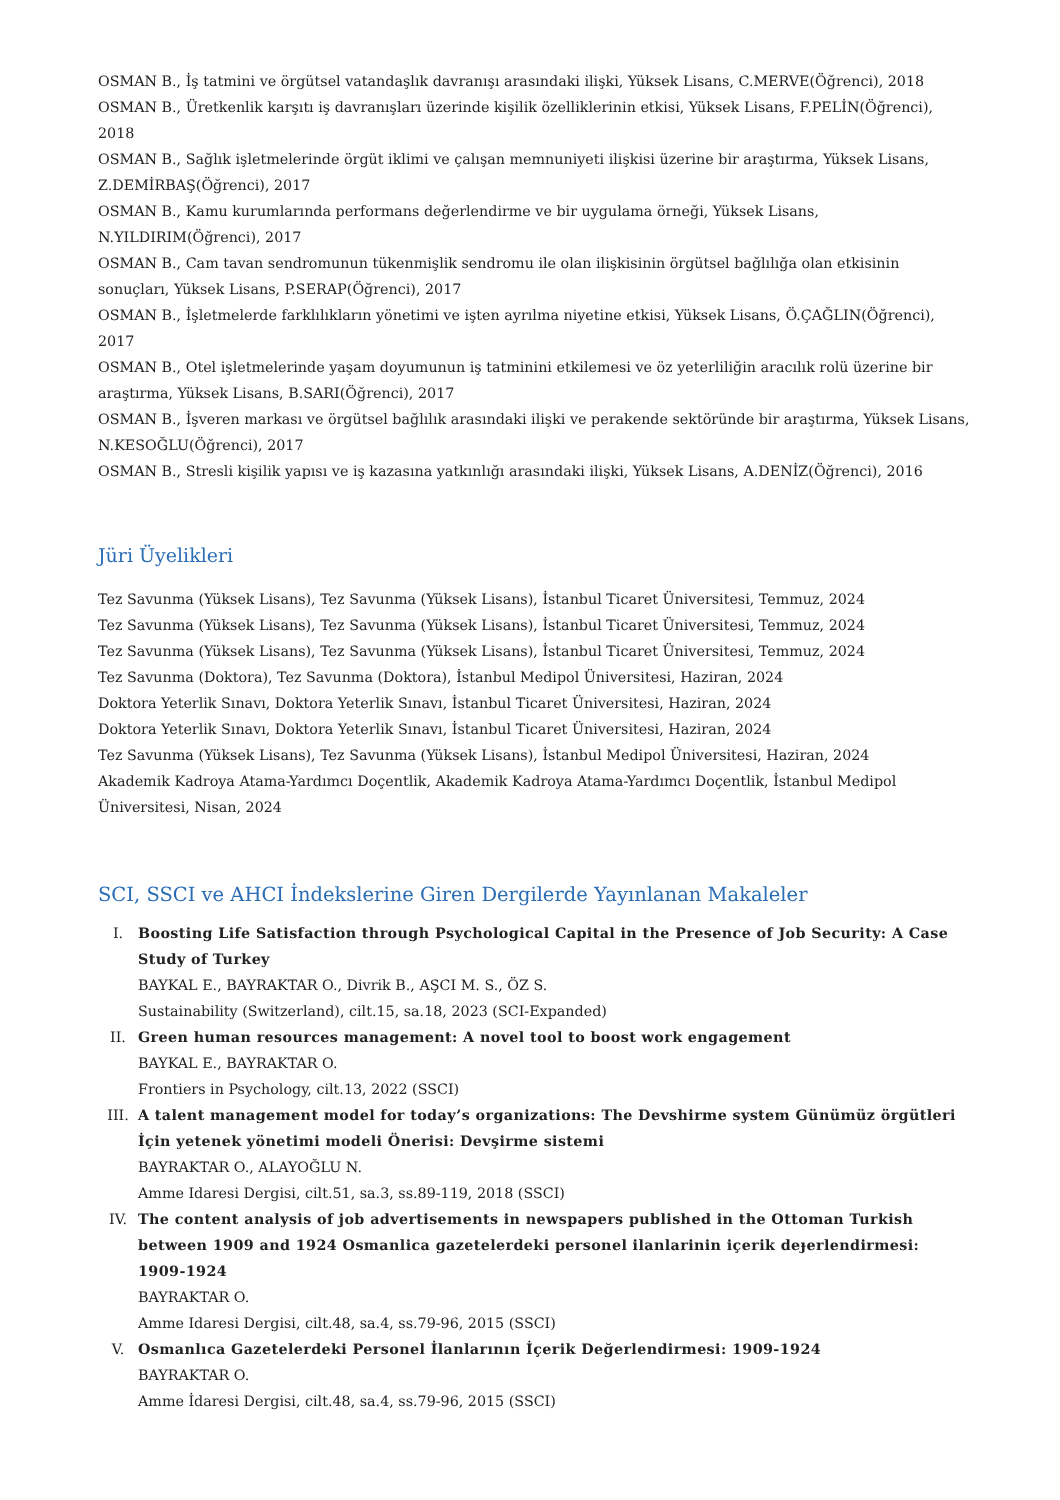OSMAN B., İş tatmini ve örgütsel vatandaşlık davranışı arasındaki ilişki, Yüksek Lisans, C.MERVE(Öğrenci), 2018
OSMAN B., Üretkenlik karşıtı iş davranışları üzerinde kişilik özelliklerinin etkisi, Yüksek Lisans, F.PELİN(Öğrenci), 2018
OSMAN B., Sağlık işletmelerinde örgüt iklimi ve çalışan memnuniyeti ilişkisi üzerine bir araştırma, Yüksek Lisans, Z.DEMİRBAŞ(Öğrenci), 2017
OSMAN B., Kamu kurumlarında performans değerlendirme ve bir uygulama örneği, Yüksek Lisans, N.YILDIRIM(Öğrenci), 2017
OSMAN B., Cam tavan sendromunun tükenmişlik sendromu ile olan ilişkisinin örgütsel bağlılığa olan etkisinin sonuçları, Yüksek Lisans, P.SERAP(Öğrenci), 2017
OSMAN B., İşletmelerde farklılıkların yönetimi ve işten ayrılma niyetine etkisi, Yüksek Lisans, Ö.ÇAĞLIN(Öğrenci), 2017
OSMAN B., Otel işletmelerinde yaşam doyumunun iş tatminini etkilemesi ve öz yeterliliğin aracılık rolü üzerine bir araştırma, Yüksek Lisans, B.SARI(Öğrenci), 2017
OSMAN B., İşveren markası ve örgütsel bağlılık arasındaki ilişki ve perakende sektöründe bir araştırma, Yüksek Lisans, N.KESOĞLU(Öğrenci), 2017
OSMAN B., Stresli kişilik yapısı ve iş kazasına yatkınlığı arasındaki ilişki, Yüksek Lisans, A.DENİZ(Öğrenci), 2016
Jüri Üyelikleri
Tez Savunma (Yüksek Lisans), Tez Savunma (Yüksek Lisans), İstanbul Ticaret Üniversitesi, Temmuz, 2024
Tez Savunma (Yüksek Lisans), Tez Savunma (Yüksek Lisans), İstanbul Ticaret Üniversitesi, Temmuz, 2024
Tez Savunma (Yüksek Lisans), Tez Savunma (Yüksek Lisans), İstanbul Ticaret Üniversitesi, Temmuz, 2024
Tez Savunma (Doktora), Tez Savunma (Doktora), İstanbul Medipol Üniversitesi, Haziran, 2024
Doktora Yeterlik Sınavı, Doktora Yeterlik Sınavı, İstanbul Ticaret Üniversitesi, Haziran, 2024
Doktora Yeterlik Sınavı, Doktora Yeterlik Sınavı, İstanbul Ticaret Üniversitesi, Haziran, 2024
Tez Savunma (Yüksek Lisans), Tez Savunma (Yüksek Lisans), İstanbul Medipol Üniversitesi, Haziran, 2024
Akademik Kadroya Atama-Yardımcı Doçentlik, Akademik Kadroya Atama-Yardımcı Doçentlik, İstanbul Medipol Üniversitesi, Nisan, 2024
SCI, SSCI ve AHCI İndekslerine Giren Dergilerde Yayınlanan Makaleler
I. Boosting Life Satisfaction through Psychological Capital in the Presence of Job Security: A Case Study of Turkey
BAYKAL E., BAYRAKTAR O., Divrik B., AŞCI M. S., ÖZ S.
Sustainability (Switzerland), cilt.15, sa.18, 2023 (SCI-Expanded)
II. Green human resources management: A novel tool to boost work engagement
BAYKAL E., BAYRAKTAR O.
Frontiers in Psychology, cilt.13, 2022 (SSCI)
III. A talent management model for today’s organizations: The Devshirme system Günümüz örgütleri İçin yetenek yönetimi modeli Önerisi: Devşirme sistemi
BAYRAKTAR O., ALAYOĞLU N.
Amme Idaresi Dergisi, cilt.51, sa.3, ss.89-119, 2018 (SSCI)
IV. The content analysis of job advertisements in newspapers published in the Ottoman Turkish between 1909 and 1924 Osmanlica gazetelerdeki personel ilanlarinin içerik deɟerlendirmesi: 1909-1924
BAYRAKTAR O.
Amme Idaresi Dergisi, cilt.48, sa.4, ss.79-96, 2015 (SSCI)
V. Osmanlıca Gazetelerdeki Personel İlanlarının İçerik Değerlendirmesi: 1909-1924
BAYRAKTAR O.
Amme İdaresi Dergisi, cilt.48, sa.4, ss.79-96, 2015 (SSCI)